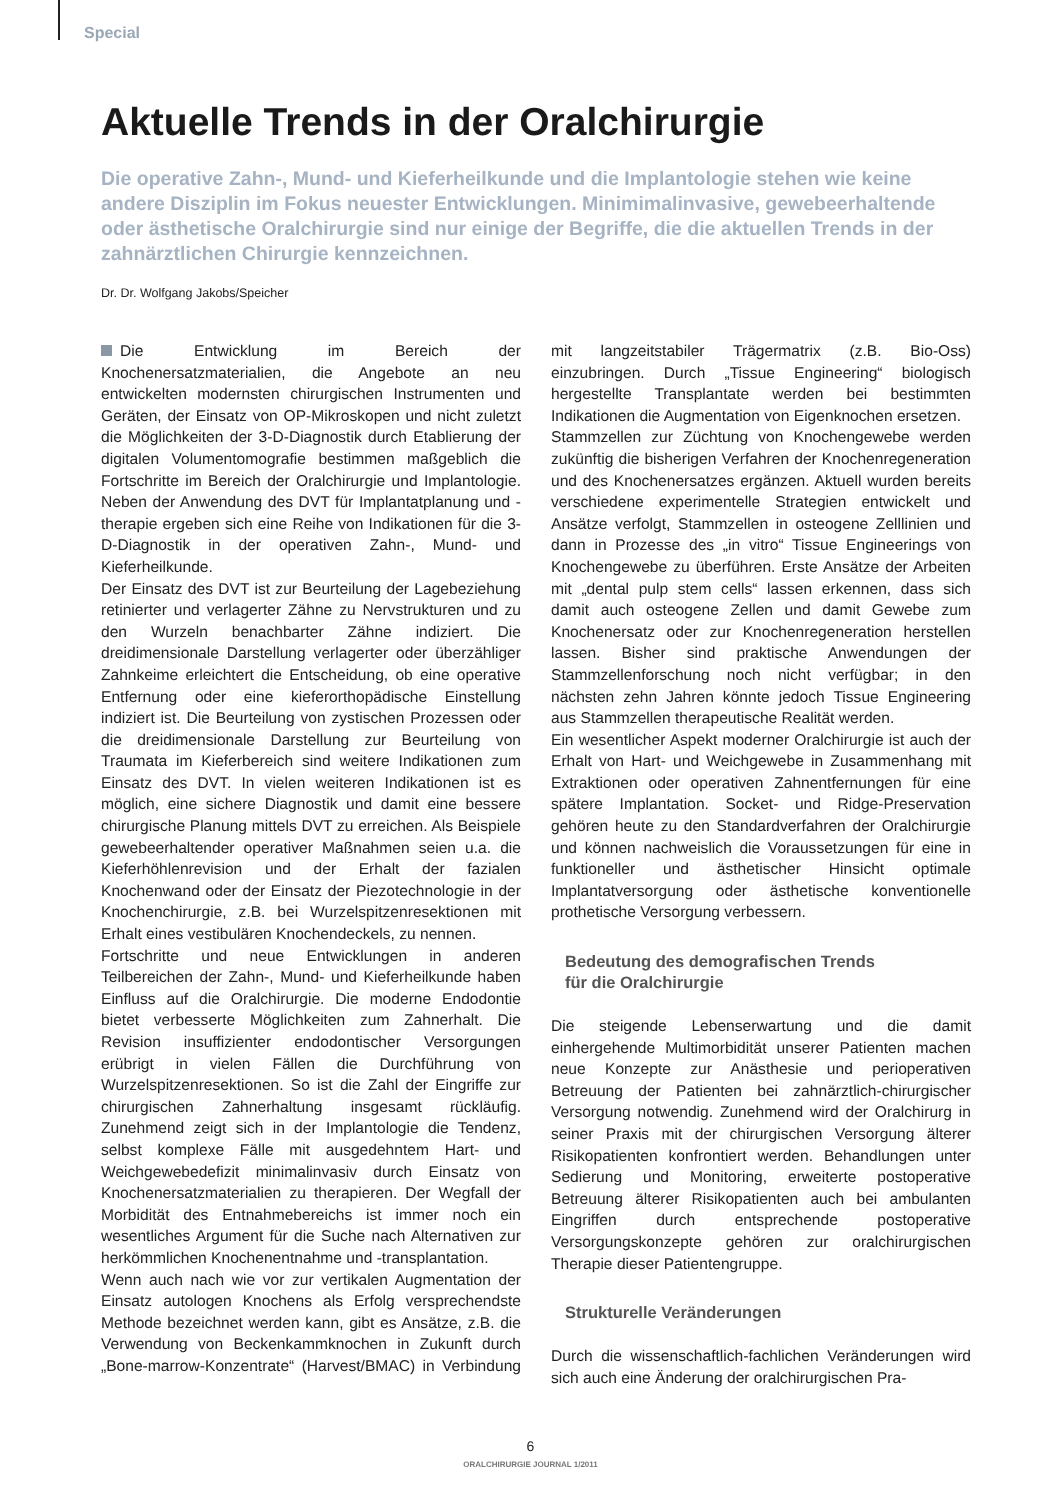Special
Aktuelle Trends in der Oralchirurgie
Die operative Zahn-, Mund- und Kieferheilkunde und die Implantologie stehen wie keine andere Disziplin im Fokus neuester Entwicklungen. Minimimalinvasive, gewebeerhaltende oder ästhetische Oralchirurgie sind nur einige der Begriffe, die die aktuellen Trends in der zahnärztlichen Chirurgie kennzeichnen.
Dr. Dr. Wolfgang Jakobs/Speicher
Die Entwicklung im Bereich der Knochenersatzmaterialien, die Angebote an neu entwickelten modernsten chirurgischen Instrumenten und Geräten, der Einsatz von OP-Mikroskopen und nicht zuletzt die Möglichkeiten der 3-D-Diagnostik durch Etablierung der digitalen Volumentomografie bestimmen maßgeblich die Fortschritte im Bereich der Oralchirurgie und Implantologie. Neben der Anwendung des DVT für Implantatplanung und -therapie ergeben sich eine Reihe von Indikationen für die 3-D-Diagnostik in der operativen Zahn-, Mund- und Kieferheilkunde.
Der Einsatz des DVT ist zur Beurteilung der Lagebeziehung retinierter und verlagerter Zähne zu Nervstrukturen und zu den Wurzeln benachbarter Zähne indiziert. Die dreidimensionale Darstellung verlagerter oder überzähliger Zahnkeime erleichtert die Entscheidung, ob eine operative Entfernung oder eine kieferorthopädische Einstellung indiziert ist. Die Beurteilung von zystischen Prozessen oder die dreidimensionale Darstellung zur Beurteilung von Traumata im Kieferbereich sind weitere Indikationen zum Einsatz des DVT. In vielen weiteren Indikationen ist es möglich, eine sichere Diagnostik und damit eine bessere chirurgische Planung mittels DVT zu erreichen. Als Beispiele gewebeerhaltender operativer Maßnahmen seien u.a. die Kieferhöhlenrevision und der Erhalt der fazialen Knochenwand oder der Einsatz der Piezotechnologie in der Knochenchirurgie, z.B. bei Wurzelspitzenresektionen mit Erhalt eines vestibulären Knochendeckels, zu nennen.
Fortschritte und neue Entwicklungen in anderen Teilbereichen der Zahn-, Mund- und Kieferheilkunde haben Einfluss auf die Oralchirurgie. Die moderne Endodontie bietet verbesserte Möglichkeiten zum Zahnerhalt. Die Revision insuffizienter endodontischer Versorgungen erübrigt in vielen Fällen die Durchführung von Wurzelspitzenresektionen. So ist die Zahl der Eingriffe zur chirurgischen Zahnerhaltung insgesamt rückläufig. Zunehmend zeigt sich in der Implantologie die Tendenz, selbst komplexe Fälle mit ausgedehntem Hart- und Weichgewebedefizit minimalinvasiv durch Einsatz von Knochenersatzmaterialien zu therapieren. Der Wegfall der Morbidität des Entnahmebereichs ist immer noch ein wesentliches Argument für die Suche nach Alternativen zur herkömmlichen Knochenentnahme und -transplantation.
Wenn auch nach wie vor zur vertikalen Augmentation der Einsatz autologen Knochens als Erfolg versprechendste Methode bezeichnet werden kann, gibt es Ansätze, z.B. die Verwendung von Beckenkammknochen in Zukunft durch „Bone-marrow-Konzentrate“ (Harvest/BMAC) in Verbindung mit langzeitstabiler Trägermatrix (z.B. Bio-Oss) einzubringen. Durch „Tissue Engineering“ biologisch hergestellte Transplantate werden bei bestimmten Indikationen die Augmentation von Eigenknochen ersetzen.
Stammzellen zur Züchtung von Knochengewebe werden zukünftig die bisherigen Verfahren der Knochenregeneration und des Knochenersatzes ergänzen. Aktuell wurden bereits verschiedene experimentelle Strategien entwickelt und Ansätze verfolgt, Stammzellen in osteogene Zelllinien und dann in Prozesse des „in vitro“ Tissue Engineerings von Knochengewebe zu überführen. Erste Ansätze der Arbeiten mit „dental pulp stem cells“ lassen erkennen, dass sich damit auch osteogene Zellen und damit Gewebe zum Knochenersatz oder zur Knochenregeneration herstellen lassen. Bisher sind praktische Anwendungen der Stammzellenforschung noch nicht verfügbar; in den nächsten zehn Jahren könnte jedoch Tissue Engineering aus Stammzellen therapeutische Realität werden.
Ein wesentlicher Aspekt moderner Oralchirurgie ist auch der Erhalt von Hart- und Weichgewebe in Zusammenhang mit Extraktionen oder operativen Zahnentfernungen für eine spätere Implantation. Socket- und Ridge-Preservation gehören heute zu den Standardverfahren der Oralchirurgie und können nachweislich die Voraussetzungen für eine in funktioneller und ästhetischer Hinsicht optimale Implantatversorgung oder ästhetische konventionelle prothetische Versorgung verbessern.
Bedeutung des demografischen Trends
für die Oralchirurgie
Die steigende Lebenserwartung und die damit einhergehende Multimorbidität unserer Patienten machen neue Konzepte zur Anästhesie und perioperativen Betreuung der Patienten bei zahnärztlich-chirurgischer Versorgung notwendig. Zunehmend wird der Oralchirurg in seiner Praxis mit der chirurgischen Versorgung älterer Risikopatienten konfrontiert werden. Behandlungen unter Sedierung und Monitoring, erweiterte postoperative Betreuung älterer Risikopatienten auch bei ambulanten Eingriffen durch entsprechende postoperative Versorgungskonzepte gehören zur oralchirurgischen Therapie dieser Patientengruppe.
Strukturelle Veränderungen
Durch die wissenschaftlich-fachlichen Veränderungen wird sich auch eine Änderung der oralchirurgischen Pra-
6
ORALCHIRURGIE JOURNAL 1/2011